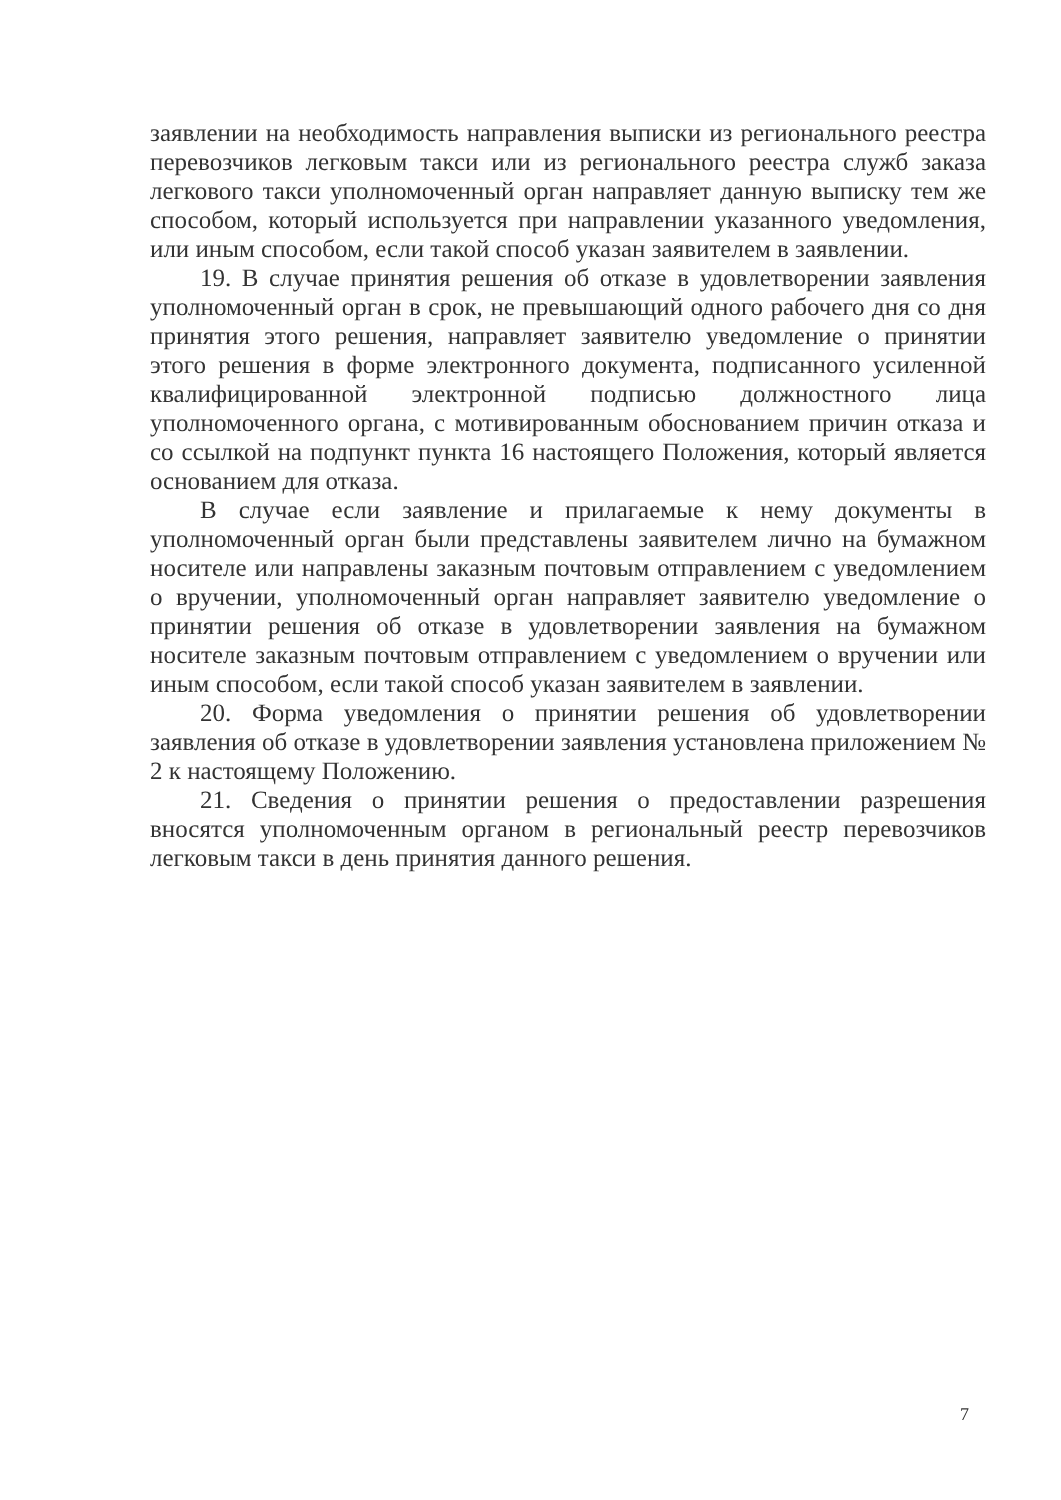заявлении на необходимость направления выписки из регионального реестра перевозчиков легковым такси или из регионального реестра служб заказа легкового такси уполномоченный орган направляет данную выписку тем же способом, который используется при направлении указанного уведомления, или иным способом, если такой способ указан заявителем в заявлении.
19. В случае принятия решения об отказе в удовлетворении заявления уполномоченный орган в срок, не превышающий одного рабочего дня со дня принятия этого решения, направляет заявителю уведомление о принятии этого решения в форме электронного документа, подписанного усиленной квалифицированной электронной подписью должностного лица уполномоченного органа, с мотивированным обоснованием причин отказа и со ссылкой на подпункт пункта 16 настоящего Положения, который является основанием для отказа.
В случае если заявление и прилагаемые к нему документы в уполномоченный орган были представлены заявителем лично на бумажном носителе или направлены заказным почтовым отправлением с уведомлением о вручении, уполномоченный орган направляет заявителю уведомление о принятии решения об отказе в удовлетворении заявления на бумажном носителе заказным почтовым отправлением с уведомлением о вручении или иным способом, если такой способ указан заявителем в заявлении.
20. Форма уведомления о принятии решения об удовлетворении заявления об отказе в удовлетворении заявления установлена приложением № 2 к настоящему Положению.
21. Сведения о принятии решения о предоставлении разрешения вносятся уполномоченным органом в региональный реестр перевозчиков легковым такси в день принятия данного решения.
7